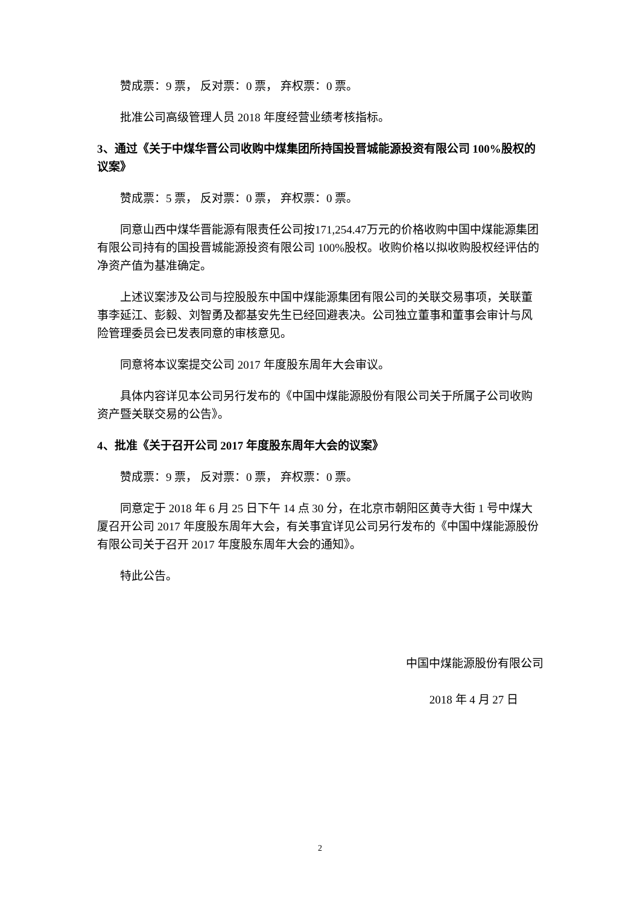赞成票：9 票， 反对票：0 票， 弃权票：0 票。
批准公司高级管理人员 2018 年度经营业绩考核指标。
3、通过《关于中煤华晋公司收购中煤集团所持国投晋城能源投资有限公司 100%股权的议案》
赞成票：5 票， 反对票：0 票， 弃权票：0 票。
同意山西中煤华晋能源有限责任公司按171,254.47万元的价格收购中国中煤能源集团有限公司持有的国投晋城能源投资有限公司 100%股权。收购价格以拟收购股权经评估的净资产值为基准确定。
上述议案涉及公司与控股股东中国中煤能源集团有限公司的关联交易事项，关联董事李延江、彭毅、刘智勇及都基安先生已经回避表决。公司独立董事和董事会审计与风险管理委员会已发表同意的审核意见。
同意将本议案提交公司 2017 年度股东周年大会审议。
具体内容详见本公司另行发布的《中国中煤能源股份有限公司关于所属子公司收购资产暨关联交易的公告》。
4、批准《关于召开公司 2017 年度股东周年大会的议案》
赞成票：9 票， 反对票：0 票， 弃权票：0 票。
同意定于 2018 年 6 月 25 日下午 14 点 30 分，在北京市朝阳区黄寺大街 1 号中煤大厦召开公司 2017 年度股东周年大会，有关事宜详见公司另行发布的《中国中煤能源股份有限公司关于召开 2017 年度股东周年大会的通知》。
特此公告。
中国中煤能源股份有限公司
2018 年 4 月 27 日
2